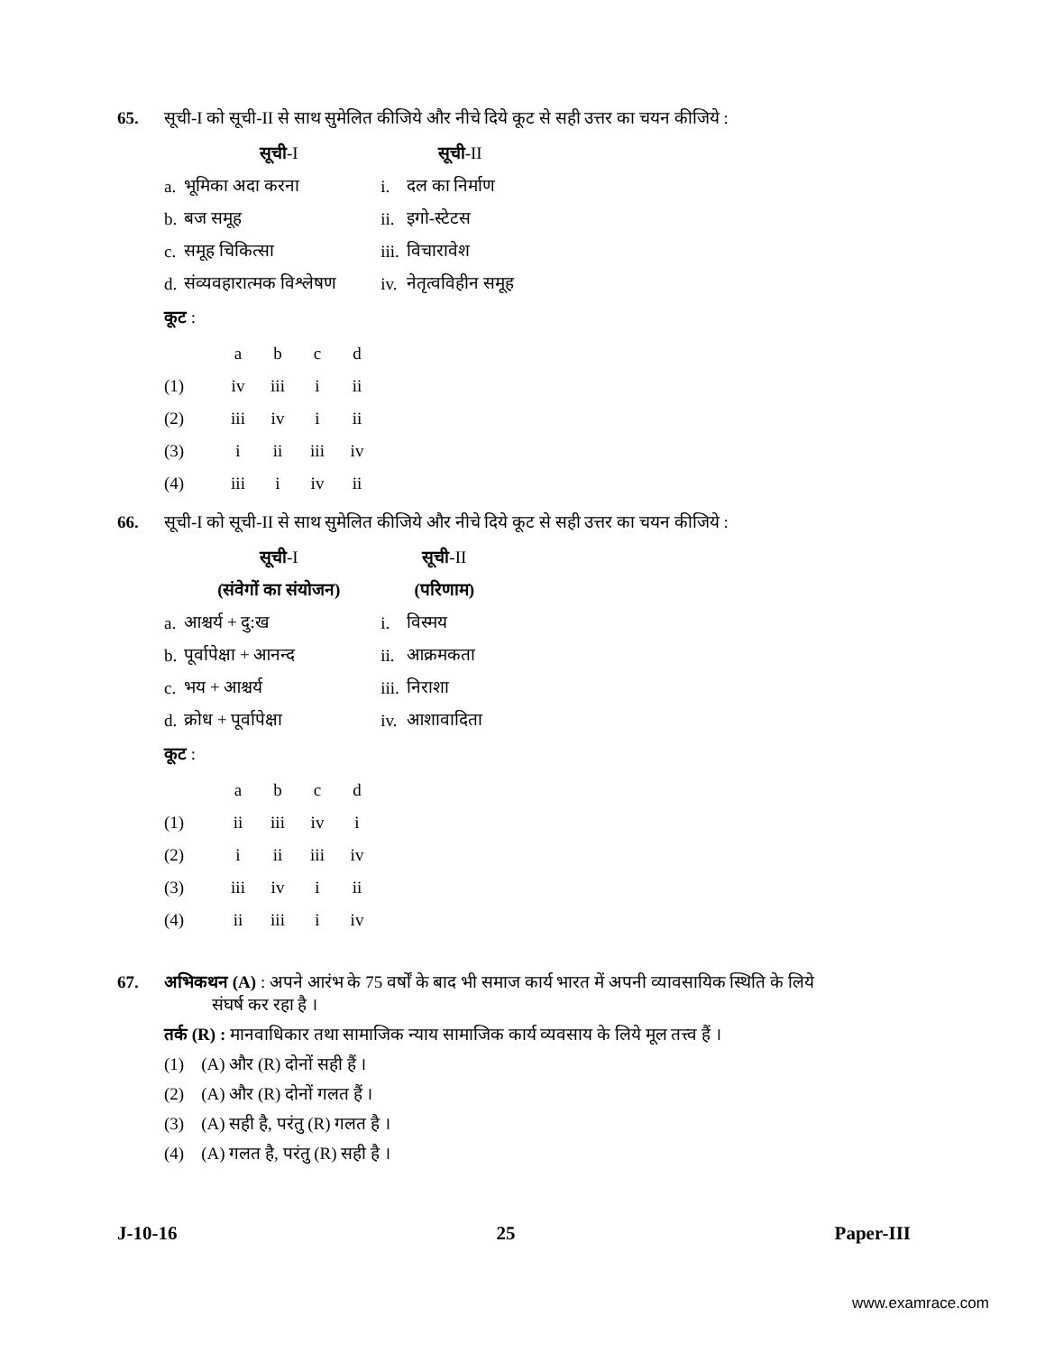65. सूची-I को सूची-II से साथ सुमेलित कीजिये और नीचे दिये कूट से सही उत्तर का चयन कीजिये :
| | सूची -I | | सूची -II |
| a. | भूमिका अदा करना | i. | दल का निर्माण |
| b. | बज समूह | ii. | इगो-स्टेटस |
| c. | समूह चिकित्सा | iii. | विचारावेश |
| d. | संव्यवहारात्मक विश्लेषण | iv. | नेतृत्वविहीन समूह |
कूट :
| | a | b | c | d |
| (1) | iv | iii | i | ii |
| (2) | iii | iv | i | ii |
| (3) | i | ii | iii | iv |
| (4) | iii | i | iv | ii |
66. सूची-I को सूची-II से साथ सुमेलित कीजिये और नीचे दिये कूट से सही उत्तर का चयन कीजिये :
| | सूची -I | | सूची -II |
| | (संवेगों का संयोजन) | | (परिणाम) |
| a. | आश्चर्य + दु:ख | i. | विस्मय |
| b. | पूर्वापेक्षा + आनन्द | ii. | आक्रमकता |
| c. | भय + आश्चर्य | iii. | निराशा |
| d. | क्रोध + पूर्वापेक्षा | iv. | आशावादिता |
कूट :
| | a | b | c | d |
| (1) | ii | iii | iv | i |
| (2) | i | ii | iii | iv |
| (3) | iii | iv | i | ii |
| (4) | ii | iii | i | iv |
67. अभिकथन (A) : अपने आरंभ के 75 वर्षों के बाद भी समाज कार्य भारत में अपनी व्यावसायिक स्थिति के लिये
संघर्ष कर रहा है ।
तर्क (R) : मानवाधिकार तथा सामाजिक न्याय सामाजिक कार्य व्यवसाय के लिये मूल तत्त्व हैं ।
(1) (A) और (R) दोनों सही हैं ।
(2) (A) और (R) दोनों गलत हैं ।
(3) (A) सही है, परंतु (R) गलत है ।
(4) (A) गलत है, परंतु (R) सही है ।
J-10-16 25 Paper-III
www.examrace.com